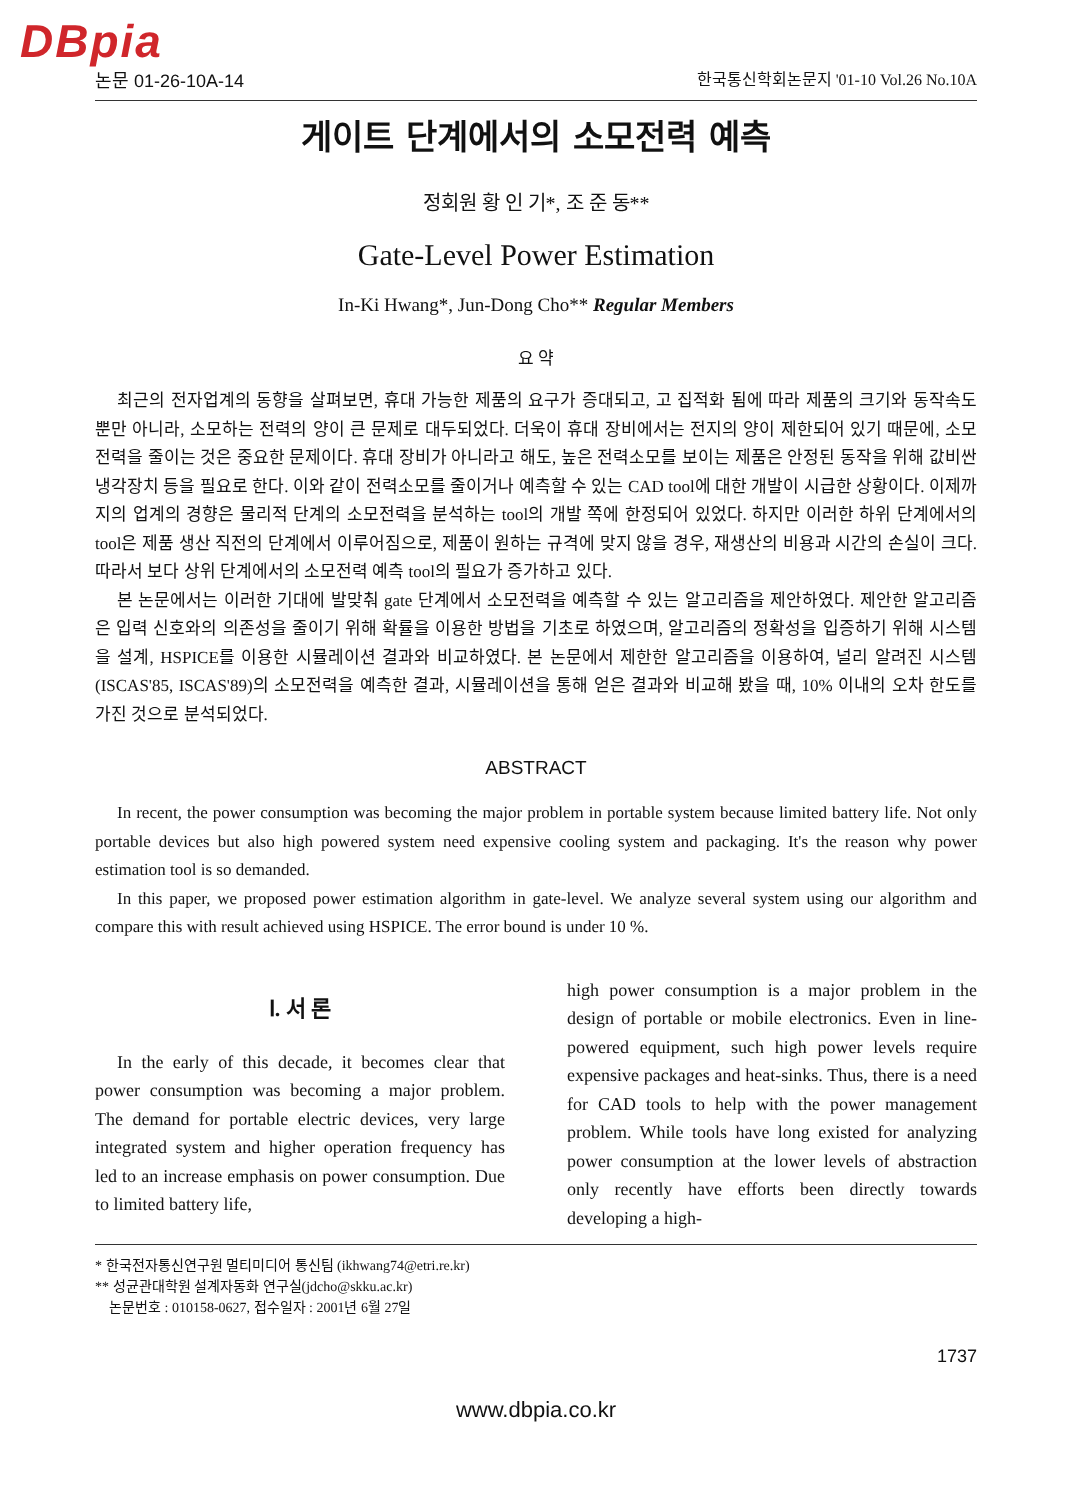DBpia
논문 01-26-10A-14 한국통신학회논문지 '01-10 Vol.26 No.10A
게이트 단계에서의 소모전력 예측
정회원 황 인 기*, 조 준 동**
Gate-Level Power Estimation
In-Ki Hwang*, Jun-Dong Cho** Regular Members
요 약
최근의 전자업계의 동향을 살펴보면, 휴대 가능한 제품의 요구가 증대되고, 고 집적화 됨에 따라 제품의 크기와 동작속도 뿐만 아니라, 소모하는 전력의 양이 큰 문제로 대두되었다. 더욱이 휴대 장비에서는 전지의 양이 제한되어 있기 때문에, 소모 전력을 줄이는 것은 중요한 문제이다. 휴대 장비가 아니라고 해도, 높은 전력소모를 보이는 제품은 안정된 동작을 위해 값비싼 냉각장치 등을 필요로 한다. 이와 같이 전력소모를 줄이거나 예측할 수 있는 CAD tool에 대한 개발이 시급한 상황이다. 이제까지의 업계의 경향은 물리적 단계의 소모전력을 분석하는 tool의 개발 쪽에 한정되어 있었다. 하지만 이러한 하위 단계에서의 tool은 제품 생산 직전의 단계에서 이루어짐으로, 제품이 원하는 규격에 맞지 않을 경우, 재생산의 비용과 시간의 손실이 크다. 따라서 보다 상위 단계에서의 소모전력 예측 tool의 필요가 증가하고 있다.
본 논문에서는 이러한 기대에 발맞춰 gate 단계에서 소모전력을 예측할 수 있는 알고리즘을 제안하였다. 제안한 알고리즘은 입력 신호와의 의존성을 줄이기 위해 확률을 이용한 방법을 기초로 하였으며, 알고리즘의 정확성을 입증하기 위해 시스템을 설계, HSPICE를 이용한 시뮬레이션 결과와 비교하였다. 본 논문에서 제한한 알고리즘을 이용하여, 널리 알려진 시스템(ISCAS'85, ISCAS'89)의 소모전력을 예측한 결과, 시뮬레이션을 통해 얻은 결과와 비교해 봤을 때, 10% 이내의 오차 한도를 가진 것으로 분석되었다.
ABSTRACT
In recent, the power consumption was becoming the major problem in portable system because limited battery life. Not only portable devices but also high powered system need expensive cooling system and packaging. It's the reason why power estimation tool is so demanded.
In this paper, we proposed power estimation algorithm in gate-level. We analyze several system using our algorithm and compare this with result achieved using HSPICE. The error bound is under 10 %.
Ⅰ. 서 론
In the early of this decade, it becomes clear that power consumption was becoming a major problem. The demand for portable electric devices, very large integrated system and higher operation frequency has led to an increase emphasis on power consumption. Due to limited battery life,
high power consumption is a major problem in the design of portable or mobile electronics. Even in line-powered equipment, such high power levels require expensive packages and heat-sinks. Thus, there is a need for CAD tools to help with the power management problem. While tools have long existed for analyzing power consumption at the lower levels of abstraction only recently have efforts been directly towards developing a high-
* 한국전자통신연구원 멀티미디어 통신팀 (ikhwang74@etri.re.kr)
** 성균관대학원 설계자동화 연구실(jdcho@skku.ac.kr)
논문번호 : 010158-0627, 접수일자 : 2001년 6월 27일
1737
www.dbpia.co.kr